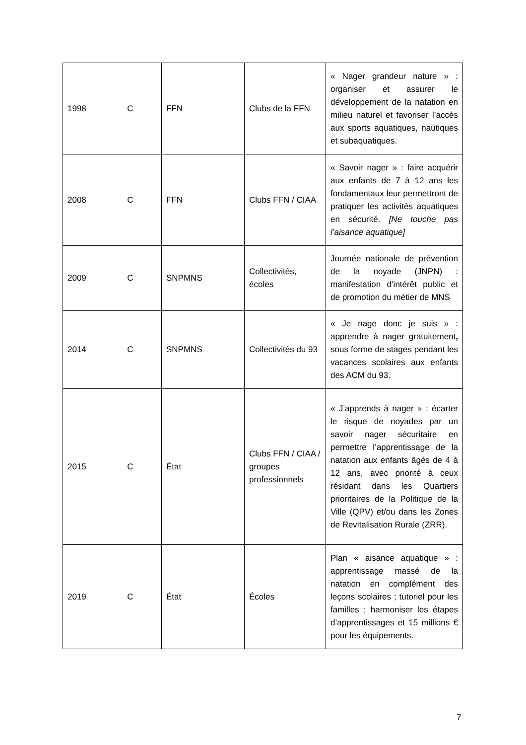| 1998 | C | FFN | Clubs de la FFN | « Nager grandeur nature » : organiser et assurer le développement de la natation en milieu naturel et favoriser l’accès aux sports aquatiques, nautiques et subaquatiques. |
| 2008 | C | FFN | Clubs FFN / CIAA | « Savoir nager » : faire acquérir aux enfants de 7 à 12 ans les fondamentaux leur permettront de pratiquer les activités aquatiques en sécurité. [Ne touche pas l’aisance aquatique] |
| 2009 | C | SNPMNS | Collectivités, écoles | Journée nationale de prévention de la noyade (JNPN) : manifestation d’intérêt public et de promotion du métier de MNS |
| 2014 | C | SNPMNS | Collectivités du 93 | « Je nage donc je suis » : apprendre à nager gratuitement , sous forme de stages pendant les vacances scolaires aux enfants des ACM du 93. |
| 2015 | C | État | Clubs FFN / CIAA / groupes professionnels | « J’apprends à nager » : écarter le risque de noyades par un savoir nager sécuritaire en permettre l’apprentissage de la natation aux enfants âgés de 4 à 12 ans, avec priorité à ceux résidant dans les Quartiers prioritaires de la Politique de la Ville (QPV) et/ou dans les Zones de Revitalisation Rurale (ZRR). |
| 2019 | C | État | Écoles | Plan « aisance aquatique » : apprentissage massé de la natation en complément des leçons scolaires ; tutoriel pour les familles ; harmoniser les étapes d’apprentissages et 15 millions € pour les équipements. |
7